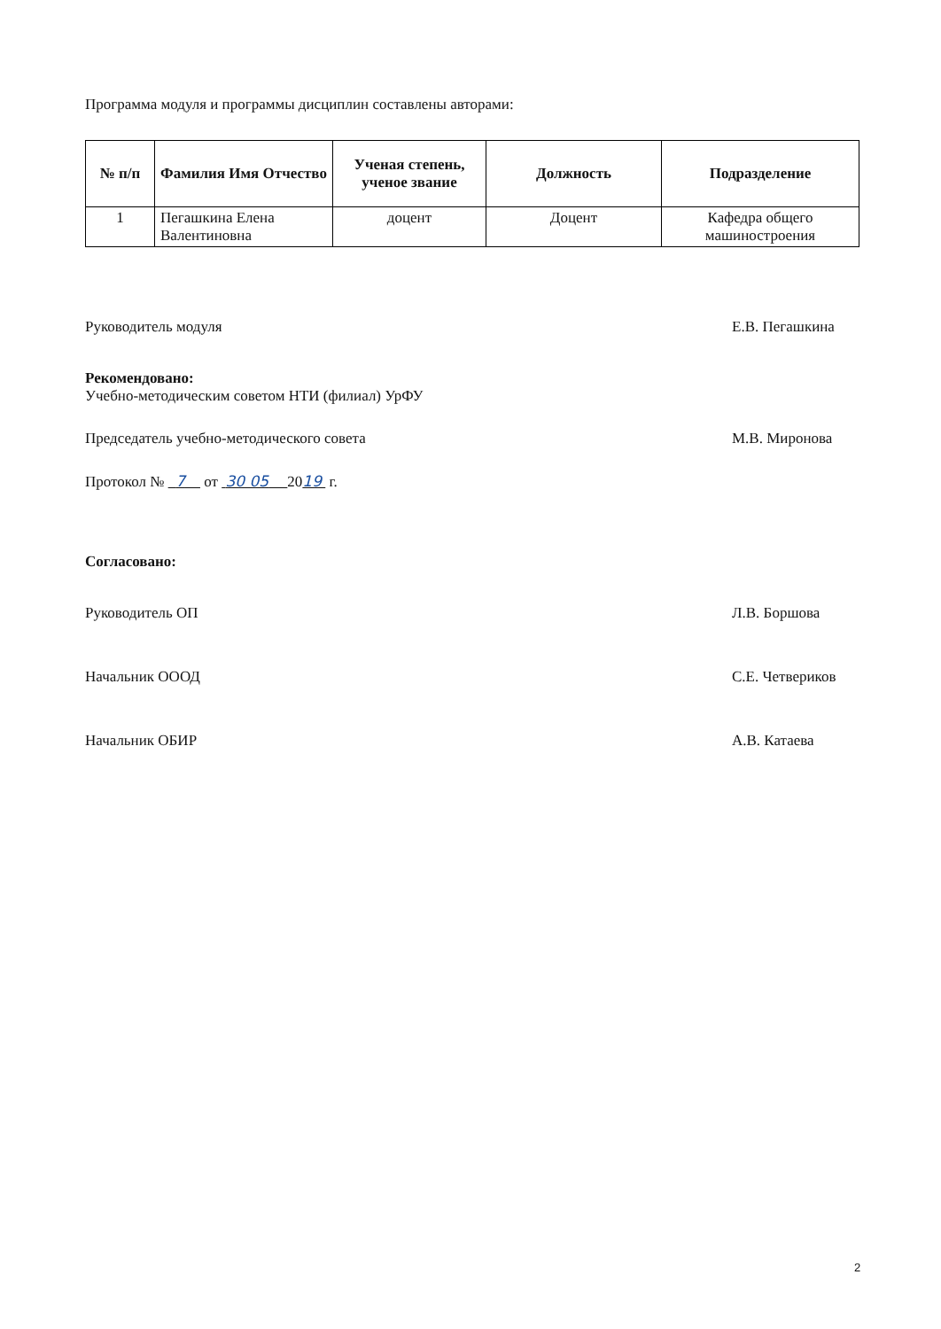Программа модуля и программы дисциплин составлены авторами:
| № п/п | Фамилия Имя Отчество | Ученая степень, ученое звание | Должность | Подразделение |
| --- | --- | --- | --- | --- |
| 1 | Пегашкина Елена Валентиновна | доцент | Доцент | Кафедра общего машиностроения |
Руководитель модуля Е.В. Пегашкина
Рекомендовано:
Учебно-методическим советом НТИ (филиал) УрФУ
Председатель учебно-методического совета М.В. Миронова
Протокол № 7 от 30 05 2019 г.
Согласовано:
Руководитель ОП Л.В. Боршова
Начальник ОООД С.Е. Четвериков
Начальник ОБИР А.В. Катаева
2